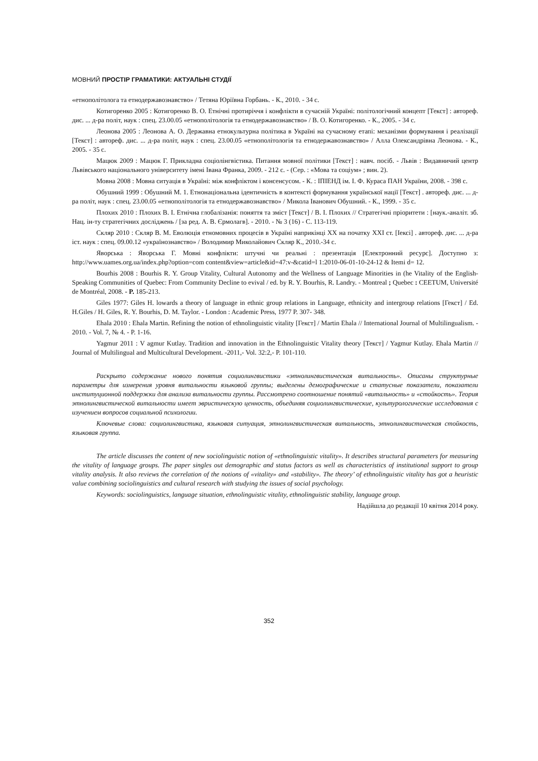МОВНИЙ ПРОСТІР ГРАМАТИКИ: АКТУАЛЬНІ СТУДІЇ
«етнополітолога та етнодержавознавство» / Тетяна Юріївна Горбань. - К., 2010. - 34 с.
Котигоренко 2005 : Котигоренко В. О. Етнічні протиріччя і конфлікти в сучасній Україні: політологічний концепт [Текст] : автореф. дис. ... д-ра політ, наук : спец. 23.00.05 «етнополітологія та етнодержавознавство» / В. О. Котигоренко. - К., 2005. - 34 с.
Леонова 2005 : Леонова А. О. Державна етнокультурна політика в Україні на сучасному етапі: механізми формування і реалізації [Текст] : автореф. дис. ... д-ра політ, наук : спец. 23.00.05 «етнополітологія та етнодержавознавство» / Алла Олександрівна Леонова. - К., 2005. - 35 с.
Мацюк 2009 : Мацюк Г. Прикладна соціолінгвістика. Питання мовної політики [Текст] : навч. посіб. - Львів : Видавничий центр Львівського національного університету імені Івана Франка, 2009. - 212 с. - (Сер. : «Мова та соціум» ; вин. 2).
Мовна 2008 : Мовна ситуація в Україні: між конфліктом і консенсусом. - К. : ІПІЕНД ім. І. Ф. Кураса ПАН України, 2008. - 398 с.
Обушний 1999 : Обушний М. 1. Етнонаціональна ідентичність в контексті формування української нації [Текст] . автореф. дис. ... д-ра політ, наук : спец. 23.00.05 «етнополітологія та етнодержавознавство» / Микола Іванович Обушний. - К., 1999. - 35 с.
Плохих 2010 : Плохих В. І. Етнічна глобалізанія: поняття та зміст [Текст] / В. І. Плохих // Стратегічні пріоритети : [наук.-аналіт. зб. Нац. ін-ту стратегічних досліджень / [за ред. А. В. Єрмолагв]. - 2010. - № 3 (16) - С. 113-119.
Скляр 2010 : Скляр В. М. Еволюція етномовних процесів в Україні наприкінці XX на початку XXI ст. [Іексі] . автореф. дис. ... д-ра іст. наук : спец. 09.00.12 «українознавство» / Володимир Миколайович Скляр К., 2010.-34 с.
Яворська : Яворська Г. Мовні конфлікти: штучні чи реальні : презентація [Електронний ресурс]. Доступно з: http://www.uames.org.ua/index.php?option=com content&view=article&id=47:v-&catid=l 1:2010-06-01-10-24-12 & Itemi d= 12.
Bourhis 2008 : Bourhis R. Y. Group Vitality, Cultural Autonomy and the Wellness of Language Minorities in (he Vitality of the English-Speaking Communities of Quebec: From Community Decline to evival / ed. by R. Y. Bourhis, R. Landry. - Montreal ; Quebec : CEETUM, Université de Montréal, 2008. - P. 185-213.
Giles 1977: Giles H. lowards a theory of language in ethnic group relations in Language, ethnicity and intergroup relations [Гекст] / Ed. H.Giles / H. Giles, R. Y. Bourhis, D. M. Taylor. - London : Academic Press, 1977 P. 307- 348.
Ehala 2010 : Ehala Martin. Refining the notion of ethnolinguistic vitality [Гекст] / Martin Ehala // International Journal of Multilingualism. - 2010. - Vol. 7, № 4. - P. 1-16.
Yagmur 2011 : V agmur Kutlay. Tradition and innovation in the Ethnolinguistic Vitality theory [Текст] / Yagmur Kutlay. Ehala Martin // Journal of Multilingual and Multicultural Development. -2011,- Vol. 32:2,- P. 101-110.
Раскрыто содержание нового понятия социолингвистики «этнолингвистическая витальность». Описаны структурные параметры для измерения уровня витальности языковой группы; выделены демографические и статусные показатели, показатели институционной поддержки для анализа витальности группы. Рассмотрено соотношение понятий «витальность» и «стойкость». Теория этнолингвистической витальности имеет эвристическую ценность, объединяя социолингвистические, культурологические исследования с изучением вопросов социальной психологии.
Ключевые слова: социолингвистика, языковая ситуация, этнолингвистическая витальность, этнолингвистическая стойкость, языковая группа.
The article discusses the content of new sociolinguistic notion of «ethnolinguistic vitality». It describes structural parameters for measuring the vitality of language groups. The paper singles out demographic and status factors as well as characteristics of institutional support to group vitality analysis. It also reviews the correlation of the notions of «vitality» and «stability». The theory’ of ethnolinguistic vitality has got a heuristic value combining sociolinguistics and cultural research with studying the issues of social psychology.
Keywords: sociolinguistics, language situation, ethnolinguistic vitality, ethnolinguistic stability, language group.
Надійшла до редакції 10 квітня 2014 року.
352